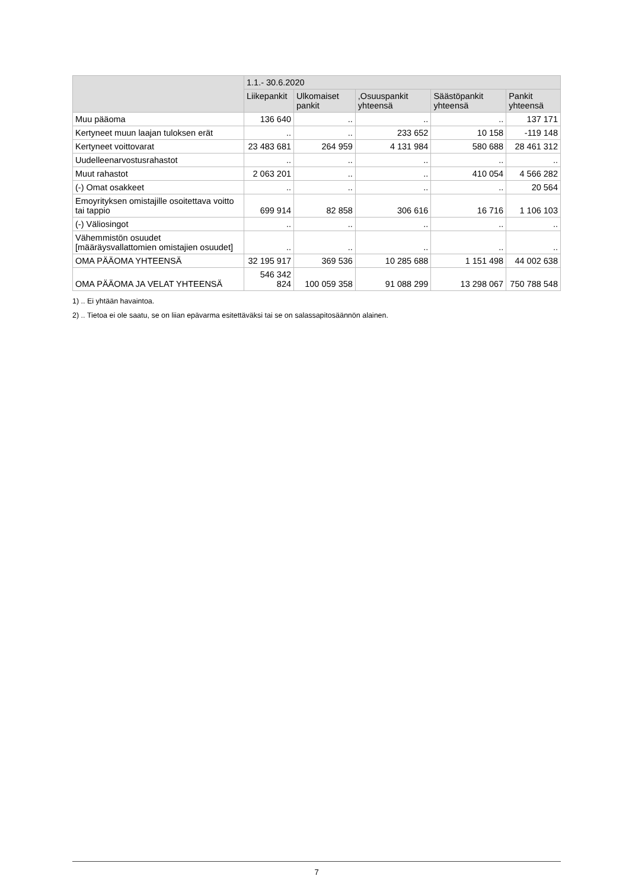| | 1.1.- 30.6.2020 | | | | |
| --- | --- | --- | --- | --- | --- |
| | Liikepankit | Ulkomaiset pankit | ,Osuuspankit yhteensä | Säästöpankit yhteensä | Pankit yhteensä |
| Muu pääoma | 136 640 | .. | .. | .. | 137 171 |
| Kertyneet muun laajan tuloksen erät | .. | .. | 233 652 | 10 158 | -119 148 |
| Kertyneet voittovarat | 23 483 681 | 264 959 | 4 131 984 | 580 688 | 28 461 312 |
| Uudelleenarvostusrahastot | .. | .. | .. | .. | .. |
| Muut rahastot | 2 063 201 | .. | .. | 410 054 | 4 566 282 |
| (-) Omat osakkeet | .. | .. | .. | .. | 20 564 |
| Emoyrityksen omistajille osoitettava voitto tai tappio | 699 914 | 82 858 | 306 616 | 16 716 | 1 106 103 |
| (-) Väliosingot | .. | .. | .. | .. | .. |
| Vähemmistön osuudet [määräysvallattomien omistajien osuudet] | .. | .. | .. | .. | .. |
| OMA PÄÄOMA YHTEENSÄ | 32 195 917 | 369 536 | 10 285 688 | 1 151 498 | 44 002 638 |
| OMA PÄÄOMA JA VELAT YHTEENSÄ | 546 342 824 | 100 059 358 | 91 088 299 | 13 298 067 | 750 788 548 |
1) .. Ei yhtään havaintoa.
2) .. Tietoa ei ole saatu, se on liian epävarma esitettäväksi tai se on salassapitosäännön alainen.
7